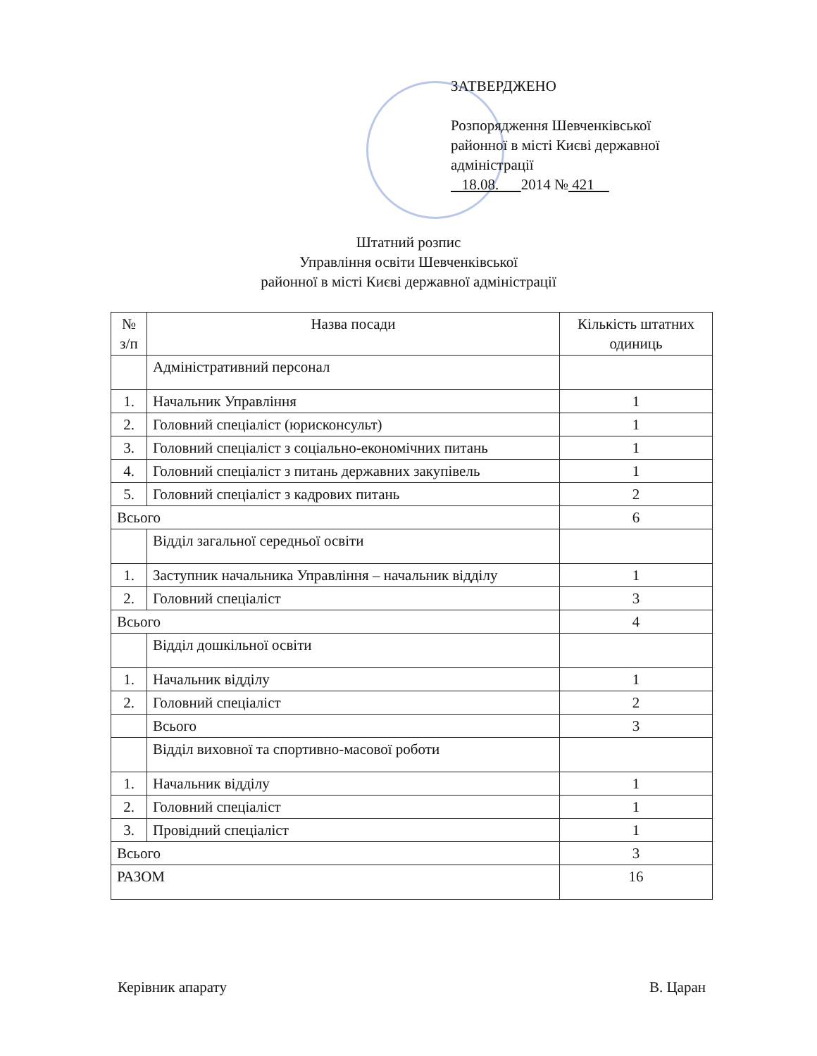ЗАТВЕРДЖЕНО
Розпорядження Шевченківської районної в місті Києві державної адміністрації
18.08. 2014 № 421
Штатний розпис
Управління освіти Шевченківської
районної в місті Києві державної адміністрації
| № з/п | Назва посади | Кількість штатних одиниць |
| --- | --- | --- |
| | Адміністративний персонал | |
| 1. | Начальник Управління | 1 |
| 2. | Головний спеціаліст (юрисконсульт) | 1 |
| 3. | Головний спеціаліст з соціально-економічних питань | 1 |
| 4. | Головний спеціаліст з питань державних закупівель | 1 |
| 5. | Головний спеціаліст з кадрових питань | 2 |
| Всього | | 6 |
| | Відділ загальної середньої освіти | |
| 1. | Заступник начальника Управління – начальник відділу | 1 |
| 2. | Головний спеціаліст | 3 |
| Всього | | 4 |
| | Відділ дошкільної освіти | |
| 1. | Начальник відділу | 1 |
| 2. | Головний спеціаліст | 2 |
| | Всього | 3 |
| | Відділ виховної та спортивно-масової роботи | |
| 1. | Начальник відділу | 1 |
| 2. | Головний спеціаліст | 1 |
| 3. | Провідний спеціаліст | 1 |
| Всього | | 3 |
| РАЗОМ | | 16 |
Керівник апарату В. Царан